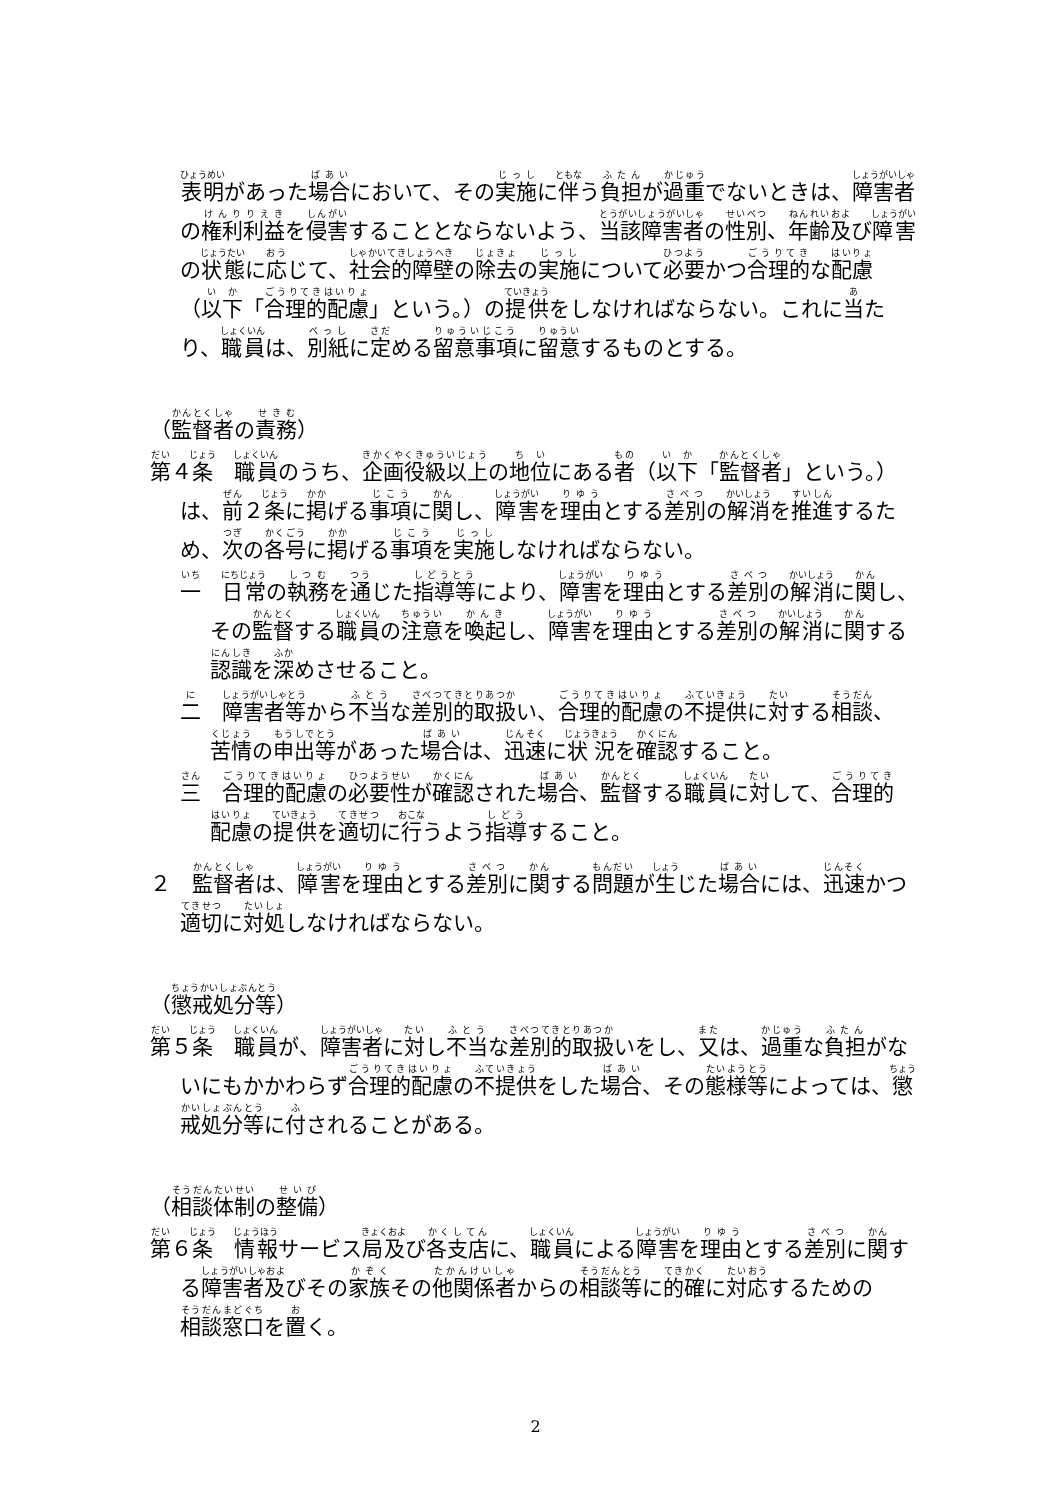表明があった場合において、その実施に伴う負担が過重でないときは、障害者の権利利益を侵害することとならないよう、当該障害者の性別、年齢及び障害の状態に応じて、社会的障壁の除去の実施について必要かつ合理的な配慮（以下「合理的配慮」という。）の提供をしなければならない。これに当たり、職員は、別紙に定める留意事項に留意するものとする。
（監督者の責務）
第４条　職員のうち、企画役級以上の地位にある者（以下「監督者」という。）は、前２条に掲げる事項に関し、障害を理由とする差別の解消を推進するため、次の各号に掲げる事項を実施しなければならない。
一　日常の執務を通じた指導等により、障害を理由とする差別の解消に関し、その監督する職員の注意を喚起し、障害を理由とする差別の解消に関する認識を深めさせること。
二　障害者等から不当な差別的取扱い、合理的配慮の不提供に対する相談、苦情の申出等があった場合は、迅速に状況を確認すること。
三　合理的配慮の必要性が確認された場合、監督する職員に対して、合理的配慮の提供を適切に行うよう指導すること。
２　監督者は、障害を理由とする差別に関する問題が生じた場合には、迅速かつ適切に対処しなければならない。
（懲戒処分等）
第５条　職員が、障害者に対し不当な差別的取扱いをし、又は、過重な負担がないにもかかわらず合理的配慮の不提供をした場合、その態様等によっては、懲戒処分等に付されることがある。
（相談体制の整備）
第６条　情報サービス局及び各支店に、職員による障害を理由とする差別に関する障害者及びその家族その他関係者からの相談等に的確に対応するための相談窓口を置く。
2